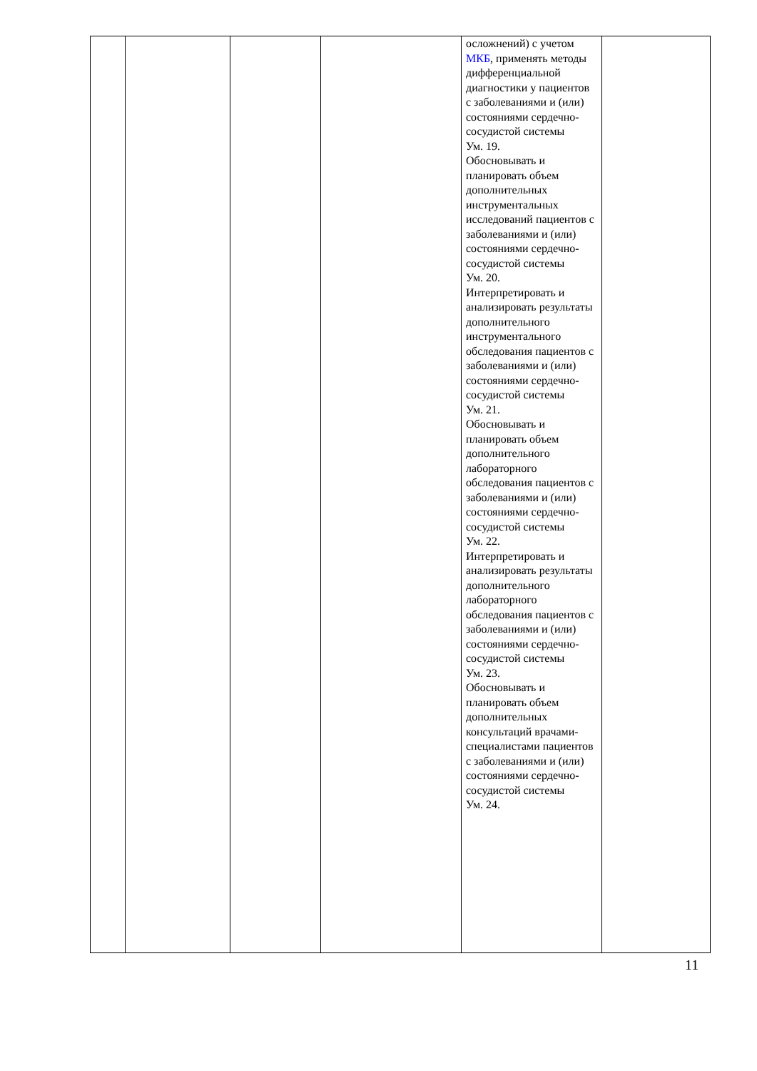| | | | | осложнений) с учетом МКБ , применять методы дифференциальной диагностики у пациентов с заболеваниями и (или) состояниями сердечно-сосудистой системы Ум. 19. Обосновывать и планировать объем дополнительных инструментальных исследований пациентов с заболеваниями и (или) состояниями сердечно-сосудистой системы Ум. 20. Интерпретировать и анализировать результаты дополнительного инструментального обследования пациентов с заболеваниями и (или) состояниями сердечно-сосудистой системы Ум. 21. Обосновывать и планировать объем дополнительного лабораторного обследования пациентов с заболеваниями и (или) состояниями сердечно-сосудистой системы Ум. 22. Интерпретировать и анализировать результаты дополнительного лабораторного обследования пациентов с заболеваниями и (или) состояниями сердечно-сосудистой системы Ум. 23. Обосновывать и планировать объем дополнительных консультаций врачами-специалистами пациентов с заболеваниями и (или) состояниями сердечно-сосудистой системы Ум. 24. | |
11